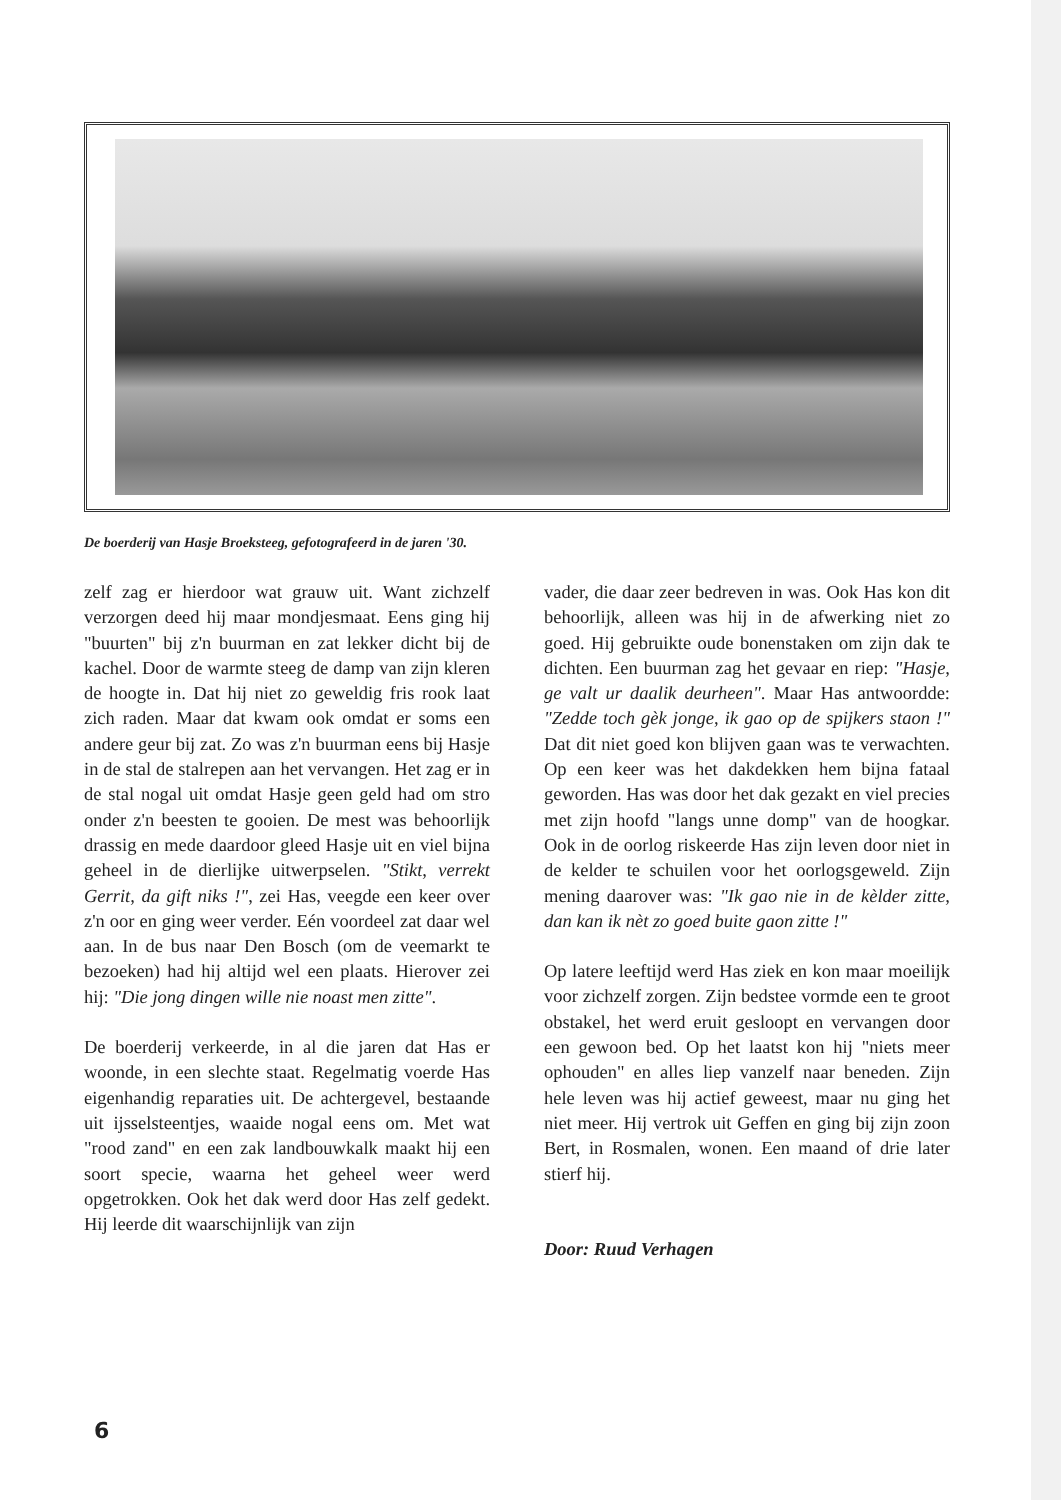De boerderij van Hasje Broeksteeg, gefotografeerd in de jaren '30.
zelf zag er hierdoor wat grauw uit. Want zichzelf verzorgen deed hij maar mondjesmaat. Eens ging hij "buurten" bij z'n buurman en zat lekker dicht bij de kachel. Door de warmte steeg de damp van zijn kleren de hoogte in. Dat hij niet zo geweldig fris rook laat zich raden. Maar dat kwam ook omdat er soms een andere geur bij zat. Zo was z'n buurman eens bij Hasje in de stal de stalrepen aan het vervangen. Het zag er in de stal nogal uit omdat Hasje geen geld had om stro onder z'n beesten te gooien. De mest was behoorlijk drassig en mede daardoor gleed Hasje uit en viel bijna geheel in de dierlijke uitwerpselen. "Stikt, verrekt Gerrit, da gift niks !", zei Has, veegde een keer over z'n oor en ging weer verder. Eén voordeel zat daar wel aan. In de bus naar Den Bosch (om de veemarkt te bezoeken) had hij altijd wel een plaats. Hierover zei hij: "Die jong dingen wille nie noast men zitte".
De boerderij verkeerde, in al die jaren dat Has er woonde, in een slechte staat. Regelmatig voerde Has eigenhandig reparaties uit. De achtergevel, bestaande uit ijsselsteentjes, waaide nogal eens om. Met wat "rood zand" en een zak landbouwkalk maakt hij een soort specie, waarna het geheel weer werd opgetrokken. Ook het dak werd door Has zelf gedekt. Hij leerde dit waarschijnlijk van zijn
vader, die daar zeer bedreven in was. Ook Has kon dit behoorlijk, alleen was hij in de afwerking niet zo goed. Hij gebruikte oude bonenstaken om zijn dak te dichten. Een buurman zag het gevaar en riep: "Hasje, ge valt ur daalik deurheen". Maar Has antwoordde: "Zedde toch gèk jonge, ik gao op de spijkers staon !" Dat dit niet goed kon blijven gaan was te verwachten. Op een keer was het dakdekken hem bijna fataal geworden. Has was door het dak gezakt en viel precies met zijn hoofd "langs unne domp" van de hoogkar. Ook in de oorlog riskeerde Has zijn leven door niet in de kelder te schuilen voor het oorlogsgeweld. Zijn mening daarover was: "Ik gao nie in de kèlder zitte, dan kan ik nèt zo goed buite gaon zitte !"
Op latere leeftijd werd Has ziek en kon maar moeilijk voor zichzelf zorgen. Zijn bedstee vormde een te groot obstakel, het werd eruit gesloopt en vervangen door een gewoon bed. Op het laatst kon hij "niets meer ophouden" en alles liep vanzelf naar beneden. Zijn hele leven was hij actief geweest, maar nu ging het niet meer. Hij vertrok uit Geffen en ging bij zijn zoon Bert, in Rosmalen, wonen. Een maand of drie later stierf hij.
Door: Ruud Verhagen
6